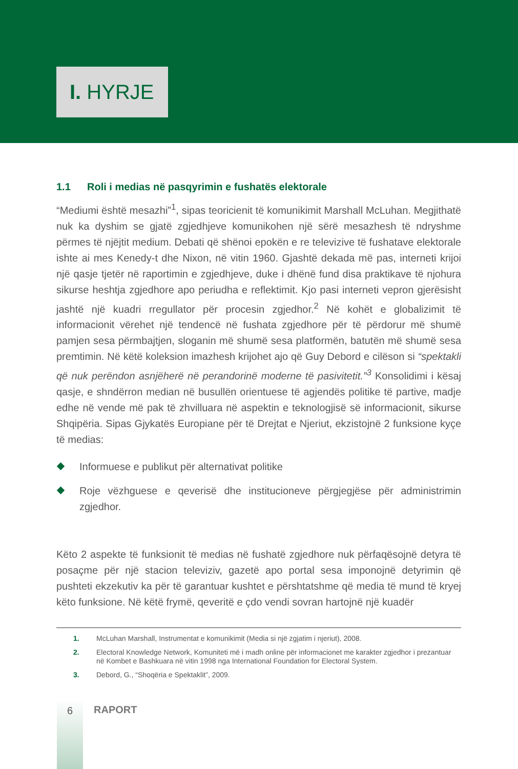I. HYRJE
1.1 Roli i medias në pasqyrimin e fushatës elektorale
“Mediumi është mesazhi”<sup>1</sup>, sipas teoricienit të komunikimit Marshall McLuhan. Megjithatë nuk ka dyshim se gjatë zgjedhjeve komunikohen një sërë mesazhesh të ndryshme përmes të njëjtit medium. Debati që shënoi epokën e re televizive të fushatave elektorale ishte ai mes Kenedy-t dhe Nixon, në vitin 1960. Gjashtë dekada më pas, interneti krijoi një qasje tjetër në raportimin e zgjedhjeve, duke i dhënë fund disa praktikave të njohura sikurse heshtja zgjedhore apo periudha e reflektimit. Kjo pasi interneti vepron gjerësisht jashtë një kuadri rregullator për procesin zgjedhor.<sup>2</sup> Në kohët e globalizimit të informacionit vërehet një tendencë në fushata zgjedhore për të përdorur më shumë pamjen sesa përmbajtjen, sloganin më shumë sesa platformën, batutën më shumë sesa premtimin. Në këtë koleksion imazhesh krijohet ajo që Guy Debord e cilëson si “spektakli që nuk perëndon asnjëherë në perandorinë moderne të pasivitetit.”<sup>3</sup> Konsolidimi i kësaj qasje, e shndërron median në busullën orientuese të agjendës politike të partive, madje edhe në vende më pak të zhvilluara në aspektin e teknologjisë së informacionit, sikurse Shqipëria. Sipas Gjykatës Europiane për të Drejtat e Njeriut, ekzistojnë 2 funksione kyçe të medias:
Informuese e publikut për alternativat politike
Roje vëzhguese e qeverisë dhe institucioneve përgjegjëse për administrimin zgjedhor.
Këto 2 aspekte të funksionit të medias në fushatë zgjedhore nuk përfaqësojnë detyra të posaçme për një stacion televiziv, gazetë apo portal sesa imponojnë detyrimin që pushteti ekzekutiv ka për të garantuar kushtet e përshtatshme që media të mund të kryej këto funksione. Në këtë frymë, qeveritë e çdo vendi sovran hartojnë një kuadër
1. McLuhan Marshall, Instrumentat e komunikimit (Media si një zgjatim i njeriut), 2008.
2. Electoral Knowledge Network, Komuniteti më i madh online për informacionet me karakter zgjedhor i prezantuar në Kombet e Bashkuara në vitin 1998 nga International Foundation for Electoral System.
3. Debord, G., “Shoqëria e Spektaklit”, 2009.
6
RAPORT